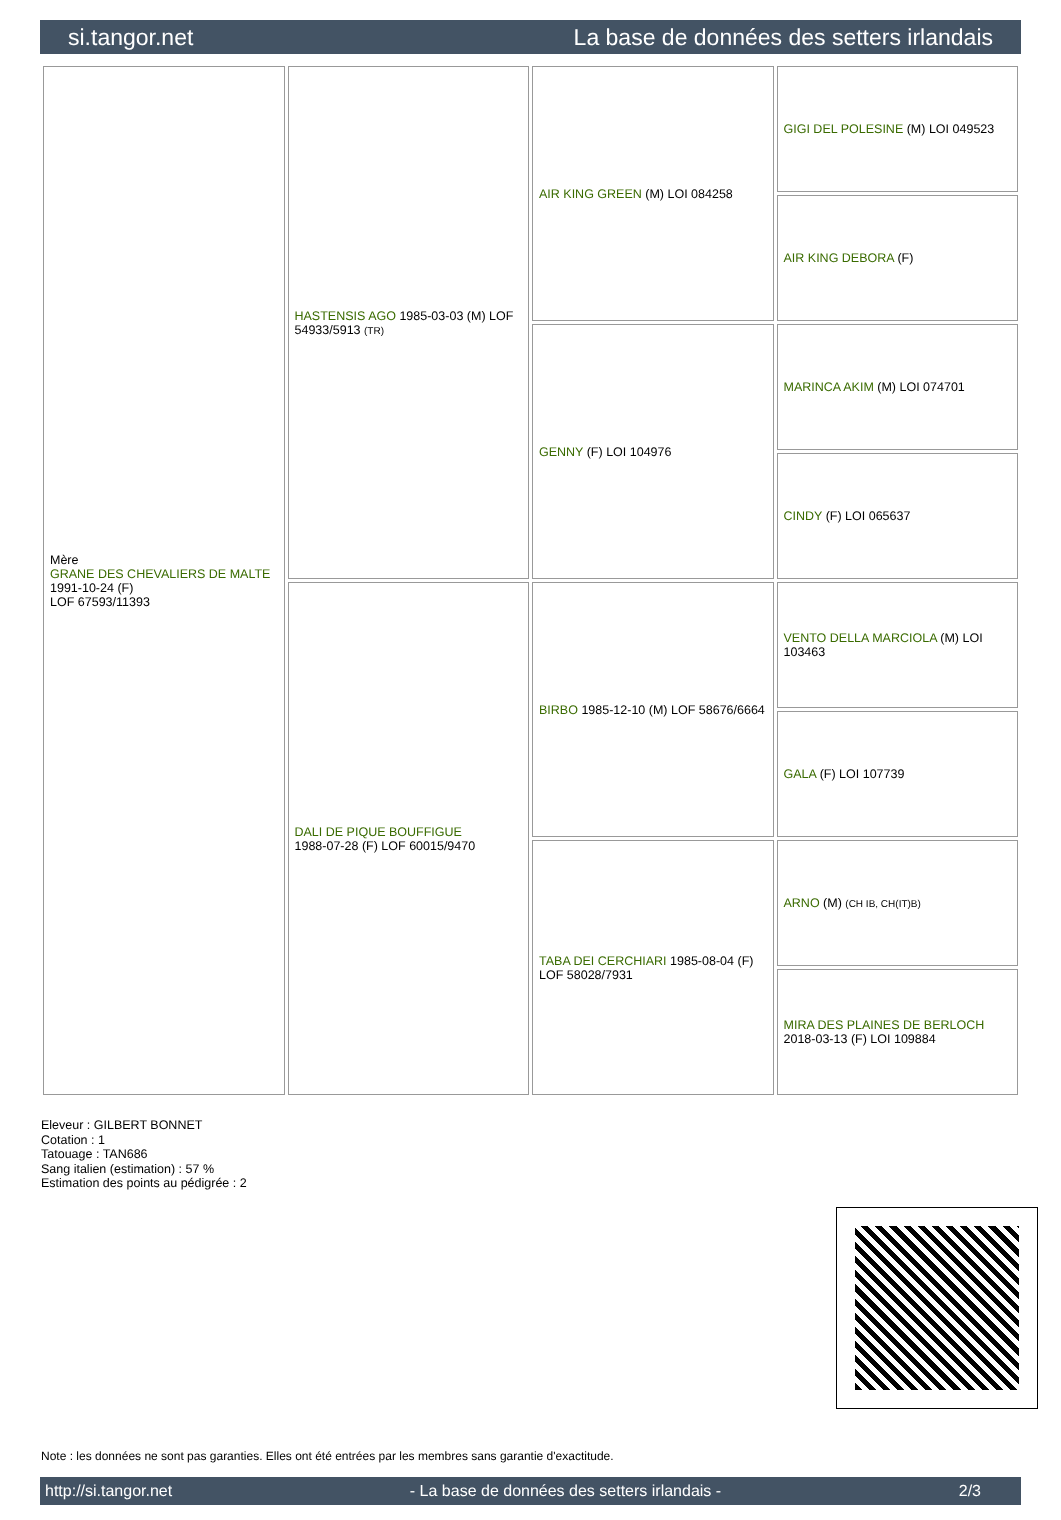si.tangor.net La base de données des setters irlandais
| Mère GRANE DES CHEVALIERS DE MALTE 1991-10-24 (F) LOF 67593/11393 | HASTENSIS AGO 1985-03-03 (M) LOF 54933/5913 (TR) | AIR KING GREEN (M) LOI 084258 | GIGI DEL POLESINE (M) LOI 049523 |
| | | | AIR KING DEBORA (F) |
| | | GENNY (F) LOI 104976 | MARINCA AKIM (M) LOI 074701 |
| | | | CINDY (F) LOI 065637 |
| | DALI DE PIQUE BOUFFIGUE 1988-07-28 (F) LOF 60015/9470 | BIRBO 1985-12-10 (M) LOF 58676/6664 | VENTO DELLA MARCIOLA (M) LOI 103463 |
| | | | GALA (F) LOI 107739 |
| | | TABA DEI CERCHIARI 1985-08-04 (F) LOF 58028/7931 | ARNO (M) (CH IB, CH(IT)B) |
| | | | MIRA DES PLAINES DE BERLOCH 2018-03-13 (F) LOI 109884 |
Eleveur : GILBERT BONNET
Cotation : 1
Tatouage : TAN686
Sang italien (estimation) : 57 %
Estimation des points au pédigrée : 2
Note : les données ne sont pas garanties. Elles ont été entrées par les membres sans garantie d'exactitude.
http://si.tangor.net - La base de données des setters irlandais - 2/3